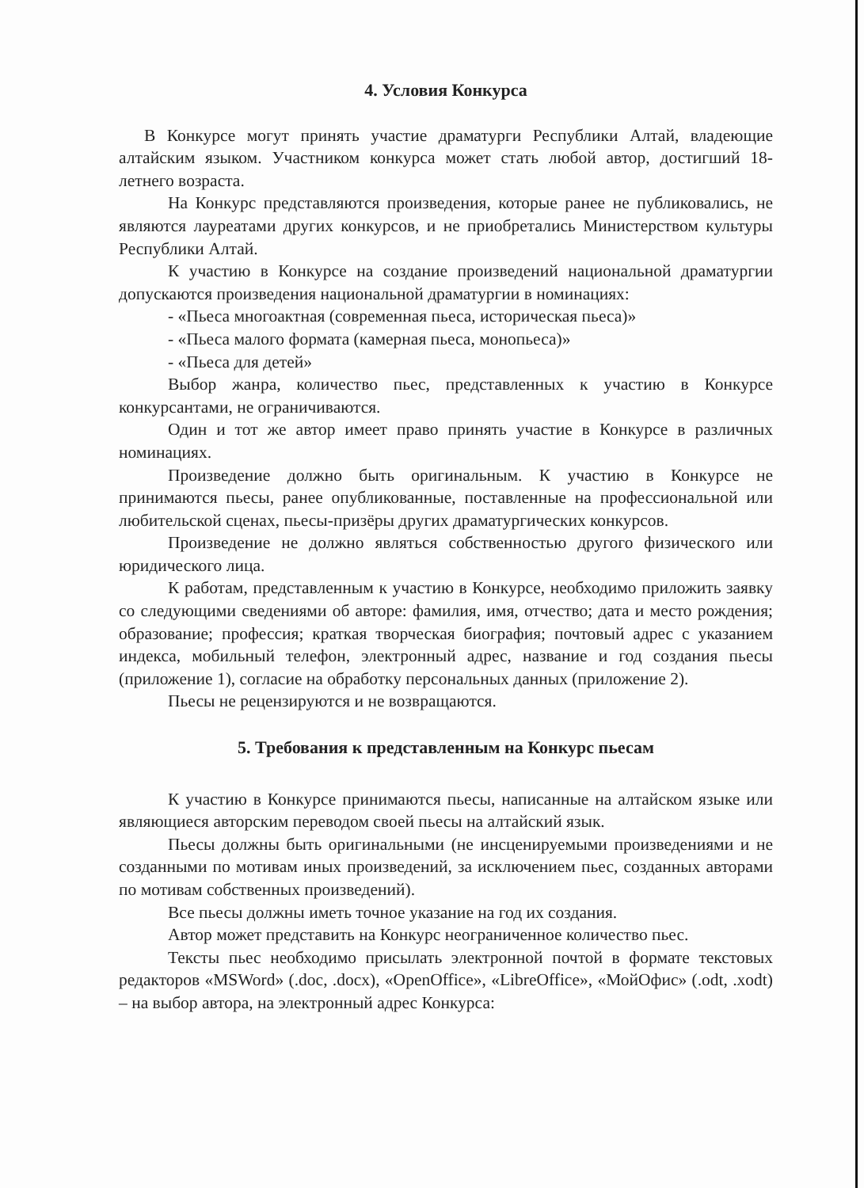4. Условия Конкурса
В Конкурсе могут принять участие драматурги Республики Алтай, владеющие алтайским языком. Участником конкурса может стать любой автор, достигший 18-летнего возраста.
На Конкурс представляются произведения, которые ранее не публиковались, не являются лауреатами других конкурсов, и не приобретались Министерством культуры Республики Алтай.
К участию в Конкурсе на создание произведений национальной драматургии допускаются произведения национальной драматургии в номинациях:
- «Пьеса многоактная (современная пьеса, историческая пьеса)»
- «Пьеса малого формата (камерная пьеса, монопьеса)»
- «Пьеса для детей»
Выбор жанра, количество пьес, представленных к участию в Конкурсе конкурсантами, не ограничиваются.
Один и тот же автор имеет право принять участие в Конкурсе в различных номинациях.
Произведение должно быть оригинальным. К участию в Конкурсе не принимаются пьесы, ранее опубликованные, поставленные на профессиональной или любительской сценах, пьесы-призёры других драматургических конкурсов.
Произведение не должно являться собственностью другого физического или юридического лица.
К работам, представленным к участию в Конкурсе, необходимо приложить заявку со следующими сведениями об авторе: фамилия, имя, отчество; дата и место рождения; образование; профессия; краткая творческая биография; почтовый адрес с указанием индекса, мобильный телефон, электронный адрес, название и год создания пьесы (приложение 1), согласие на обработку персональных данных (приложение 2).
Пьесы не рецензируются и не возвращаются.
5. Требования к представленным на Конкурс пьесам
К участию в Конкурсе принимаются пьесы, написанные на алтайском языке или являющиеся авторским переводом своей пьесы на алтайский язык.
Пьесы должны быть оригинальными (не инсценируемыми произведениями и не созданными по мотивам иных произведений, за исключением пьес, созданных авторами по мотивам собственных произведений).
Все пьесы должны иметь точное указание на год их создания.
Автор может представить на Конкурс неограниченное количество пьес.
Тексты пьес необходимо присылать электронной почтой в формате текстовых редакторов «MSWord» (.doc, .docx), «OpenOffice», «LibreOffice», «МойОфис» (.odt, .xodt) – на выбор автора, на электронный адрес Конкурса: